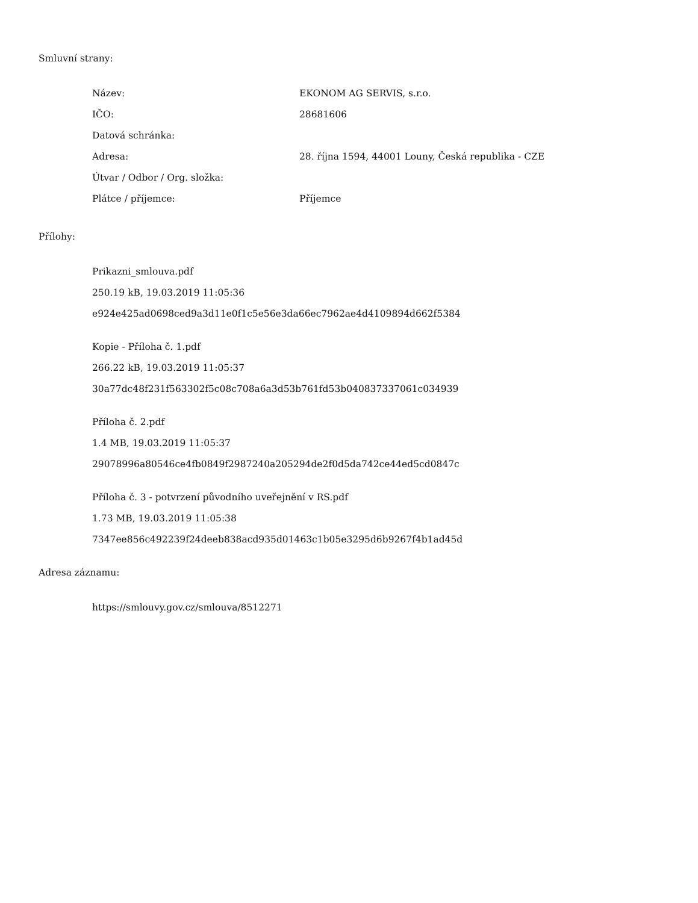Smluvní strany:
| Název: | EKONOM AG SERVIS, s.r.o. |
| IČO: | 28681606 |
| Datová schránka: | |
| Adresa: | 28. října 1594, 44001 Louny, Česká republika - CZE |
| Útvar / Odbor / Org. složka: | |
| Plátce / příjemce: | Příjemce |
Přílohy:
Prikazni_smlouva.pdf
250.19 kB, 19.03.2019 11:05:36
e924e425ad0698ced9a3d11e0f1c5e56e3da66ec7962ae4d4109894d662f5384
Kopie - Příloha č. 1.pdf
266.22 kB, 19.03.2019 11:05:37
30a77dc48f231f563302f5c08c708a6a3d53b761fd53b040837337061c034939
Příloha č. 2.pdf
1.4 MB, 19.03.2019 11:05:37
29078996a80546ce4fb0849f2987240a205294de2f0d5da742ce44ed5cd0847c
Příloha č. 3 - potvrzení původního uveřejnění v RS.pdf
1.73 MB, 19.03.2019 11:05:38
7347ee856c492239f24deeb838acd935d01463c1b05e3295d6b9267f4b1ad45d
Adresa záznamu:
https://smlouvy.gov.cz/smlouva/8512271